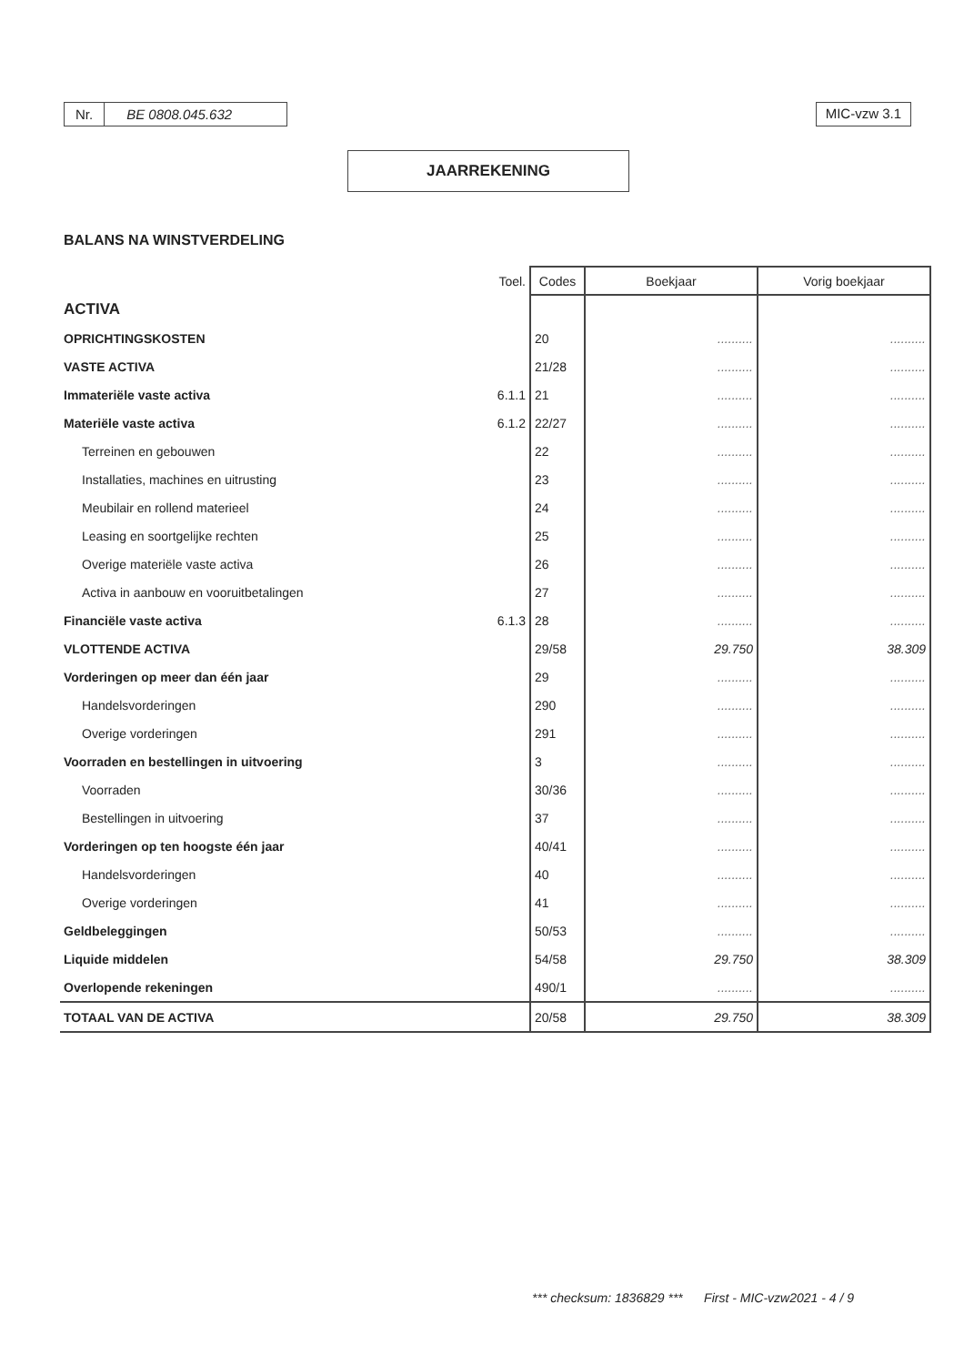Nr. BE 0808.045.632 MIC-vzw 3.1
JAARREKENING
BALANS NA WINSTVERDELING
| | Toel. | Codes | Boekjaar | Vorig boekjaar |
| ACTIVA | | | | |
| OPRICHTINGSKOSTEN | | 20 | .......... | .......... |
| VASTE ACTIVA | | 21/28 | .......... | .......... |
| Immateriële vaste activa | 6.1.1 | 21 | .......... | .......... |
| Materiële vaste activa | 6.1.2 | 22/27 | .......... | .......... |
| Terreinen en gebouwen | | 22 | .......... | .......... |
| Installaties, machines en uitrusting | | 23 | .......... | .......... |
| Meubilair en rollend materieel | | 24 | .......... | .......... |
| Leasing en soortgelijke rechten | | 25 | .......... | .......... |
| Overige materiële vaste activa | | 26 | .......... | .......... |
| Activa in aanbouw en vooruitbetalingen | | 27 | .......... | .......... |
| Financiële vaste activa | 6.1.3 | 28 | .......... | .......... |
| VLOTTENDE ACTIVA | | 29/58 | 29.750 | 38.309 |
| Vorderingen op meer dan één jaar | | 29 | .......... | .......... |
| Handelsvorderingen | | 290 | .......... | .......... |
| Overige vorderingen | | 291 | .......... | .......... |
| Voorraden en bestellingen in uitvoering | | 3 | .......... | .......... |
| Voorraden | | 30/36 | .......... | .......... |
| Bestellingen in uitvoering | | 37 | .......... | .......... |
| Vorderingen op ten hoogste één jaar | | 40/41 | .......... | .......... |
| Handelsvorderingen | | 40 | .......... | .......... |
| Overige vorderingen | | 41 | .......... | .......... |
| Geldbeleggingen | | 50/53 | .......... | .......... |
| Liquide middelen | | 54/58 | 29.750 | 38.309 |
| Overlopende rekeningen | | 490/1 | .......... | .......... |
| TOTAAL VAN DE ACTIVA | | 20/58 | 29.750 | 38.309 |
*** checksum: 1836829 *** First - MIC-vzw2021 - 4 / 9